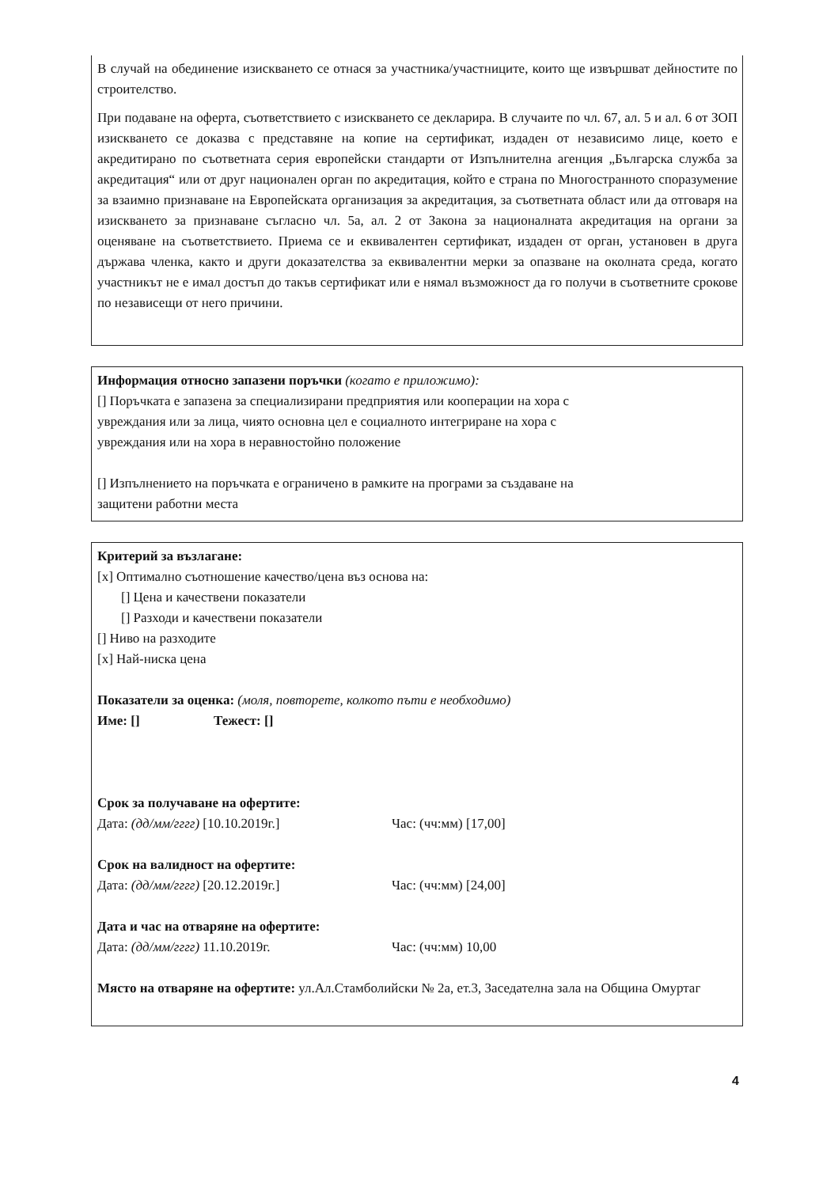В случай на обединение изискването се отнася за участника/участниците, които ще извършват дейностите по строителство.
При подаване на оферта, съответствието с изискването се декларира. В случаите по чл. 67, ал. 5 и ал. 6 от ЗОП изискването се доказва с представяне на копие на сертификат, издаден от независимо лице, което е акредитирано по съответната серия европейски стандарти от Изпълнителна агенция „Българска служба за акредитация“ или от друг национален орган по акредитация, който е страна по Многостранното споразумение за взаимно признаване на Европейската организация за акредитация, за съответната област или да отговаря на изискването за признаване съгласно чл. 5а, ал. 2 от Закона за националната акредитация на органи за оценяване на съответствието. Приема се и еквивалентен сертификат, издаден от орган, установен в друга държава членка, както и други доказателства за еквивалентни мерки за опазване на околната среда, когато участникът не е имал достъп до такъв сертификат или е нямал възможност да го получи в съответните срокове по независещи от него причини.
Информация относно запазени поръчки (когато е приложимо):
[] Поръчката е запазена за специализирани предприятия или кооперации на хора с
увреждания или за лица, чиято основна цел е социалното интегриране на хора с
увреждания или на хора в неравностойно положение
[] Изпълнението на поръчката е ограничено в рамките на програми за създаване на
защитени работни места
Критерий за възлагане:
[x] Оптимално съотношение качество/цена въз основа на:
[] Цена и качествени показатели
[] Разходи и качествени показатели
[] Ниво на разходите
[x] Най-ниска цена
Показатели за оценка: (моля, повторете, колкото пъти е необходимо)
Име: [] Тежест: []
Срок за получаване на офертите:
Дата: (дд/мм/гггг) [10.10.2019г.] Час: (чч:мм) [17,00]
Срок на валидност на офертите:
Дата: (дд/мм/гггг) [20.12.2019г.] Час: (чч:мм) [24,00]
Дата и час на отваряне на офертите:
Дата: (дд/мм/гггг) 11.10.2019г. Час: (чч:мм) 10,00
Място на отваряне на офертите: ул.Ал.Стамболийски № 2а, ет.3, Заседателна зала на Община Омуртаг
4